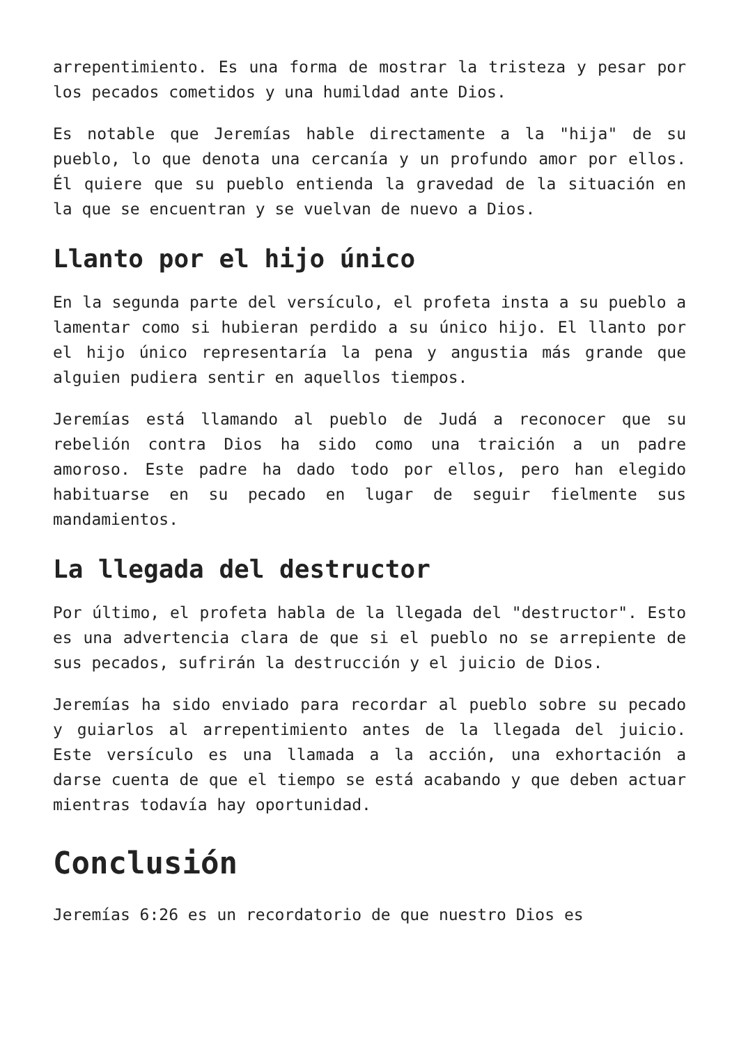arrepentimiento. Es una forma de mostrar la tristeza y pesar por los pecados cometidos y una humildad ante Dios.
Es notable que Jeremías hable directamente a la "hija" de su pueblo, lo que denota una cercanía y un profundo amor por ellos. Él quiere que su pueblo entienda la gravedad de la situación en la que se encuentran y se vuelvan de nuevo a Dios.
Llanto por el hijo único
En la segunda parte del versículo, el profeta insta a su pueblo a lamentar como si hubieran perdido a su único hijo. El llanto por el hijo único representaría la pena y angustia más grande que alguien pudiera sentir en aquellos tiempos.
Jeremías está llamando al pueblo de Judá a reconocer que su rebelión contra Dios ha sido como una traición a un padre amoroso. Este padre ha dado todo por ellos, pero han elegido habituarse en su pecado en lugar de seguir fielmente sus mandamientos.
La llegada del destructor
Por último, el profeta habla de la llegada del "destructor". Esto es una advertencia clara de que si el pueblo no se arrepiente de sus pecados, sufrirán la destrucción y el juicio de Dios.
Jeremías ha sido enviado para recordar al pueblo sobre su pecado y guiarlos al arrepentimiento antes de la llegada del juicio. Este versículo es una llamada a la acción, una exhortación a darse cuenta de que el tiempo se está acabando y que deben actuar mientras todavía hay oportunidad.
Conclusión
Jeremías 6:26 es un recordatorio de que nuestro Dios es